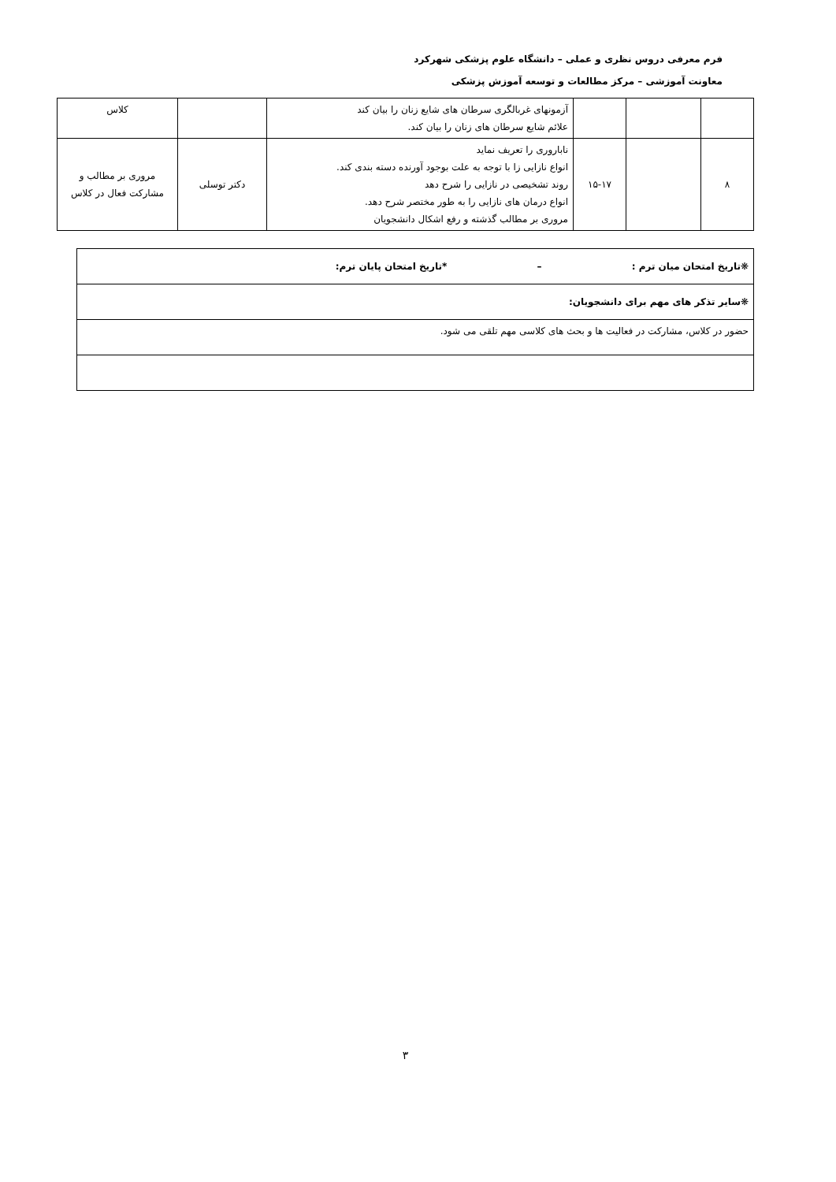فرم معرفی دروس نظری و عملی – دانشگاه علوم پزشکی شهرکرد
معاونت آموزشی – مرکز مطالعات و توسعه آموزش پزشکی
| | | | آزمونهای غربالگری سرطان های شایع زنان را بیان کند علائم شایع سرطان های زنان را بیان کند. | | کلاس |
| ۸ | | ۱۵-۱۷ | ناباروری را تعریف نماید انواع نازایی زا با توجه به علت بوجود آورنده دسته بندی کند. روند تشخیصی در نازایی را شرح دهد انواع درمان های نازایی را به طور مختصر شرح دهد. مروری بر مطالب گذشته و رفع اشکال دانشجویان | دکتر توسلی | مروری بر مطالب و مشارکت فعال در کلاس |
| ❋تاریخ امتحان میان ترم : – *تاریخ امتحان پایان ترم: |
| ❋سایر تذکر های مهم برای دانشجویان: |
| حضور در کلاس، مشارکت در فعالیت ها و بحث های کلاسی مهم تلقی می شود. |
۳